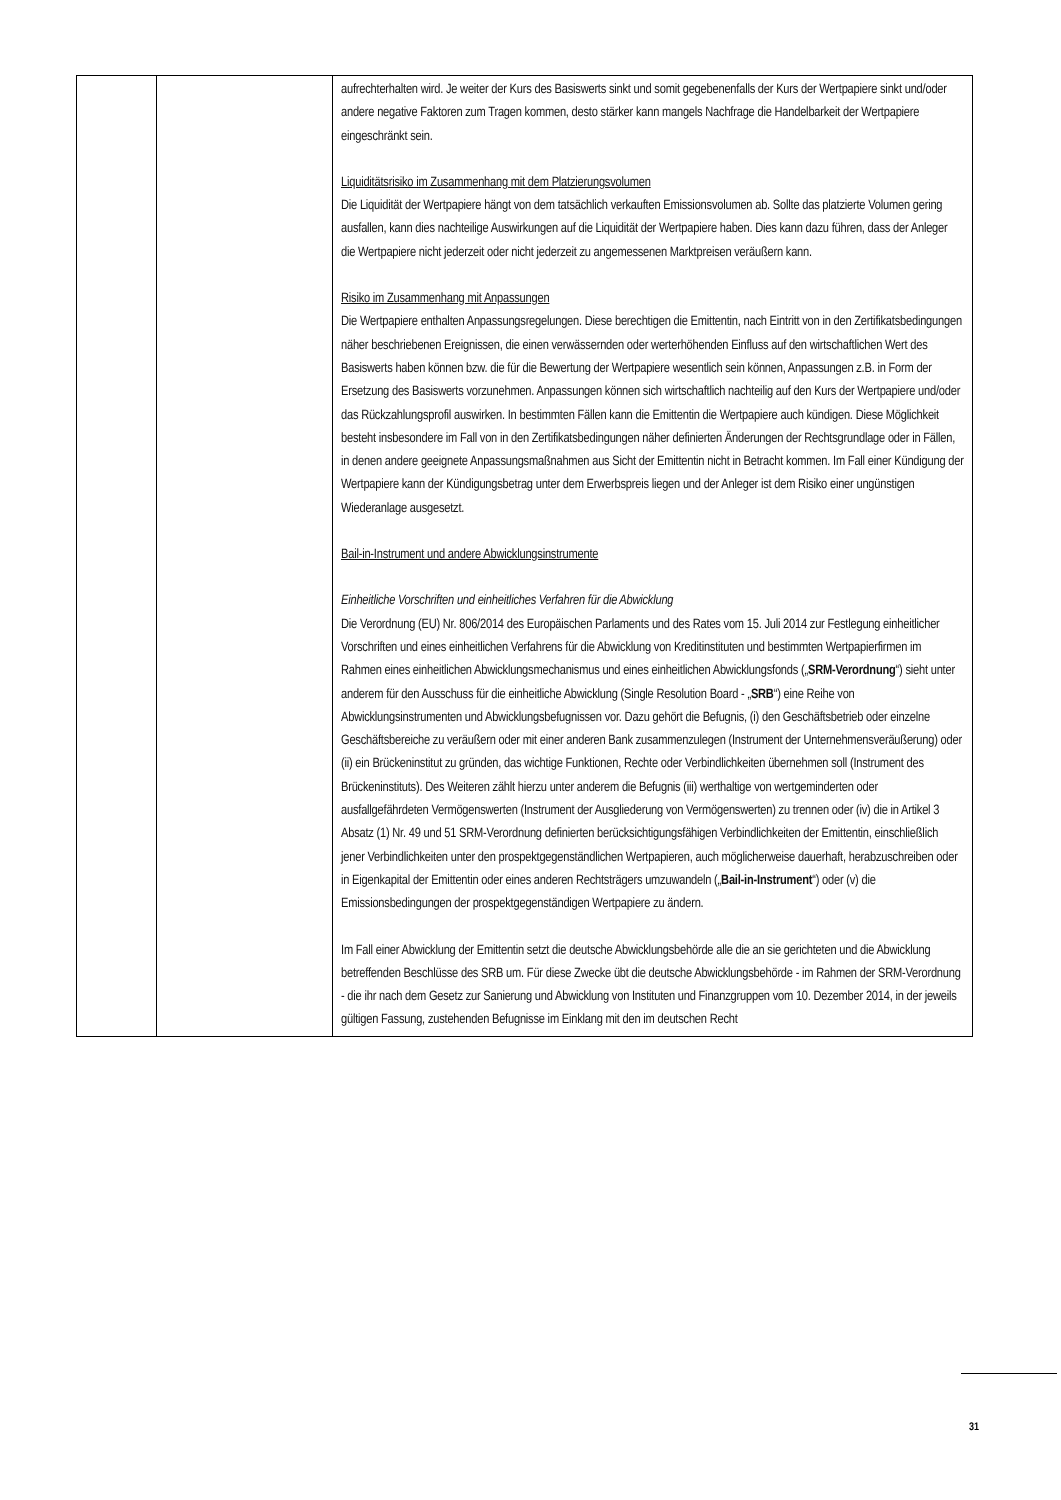| | | aufrechterhalten wird. Je weiter der Kurs des Basiswerts sinkt und somit gegebenenfalls der Kurs der Wertpapiere sinkt und/oder andere negative Faktoren zum Tragen kommen, desto stärker kann mangels Nachfrage die Handelbarkeit der Wertpapiere eingeschränkt sein. Liquiditätsrisiko im Zusammenhang mit dem Platzierungsvolumen Die Liquidität der Wertpapiere hängt von dem tatsächlich verkauften Emissionsvolumen ab. Sollte das platzierte Volumen gering ausfallen, kann dies nachteilige Auswirkungen auf die Liquidität der Wertpapiere haben. Dies kann dazu führen, dass der Anleger die Wertpapiere nicht jederzeit oder nicht jederzeit zu angemessenen Marktpreisen veräußern kann. Risiko im Zusammenhang mit Anpassungen Die Wertpapiere enthalten Anpassungsregelungen. Diese berechtigen die Emittentin, nach Eintritt von in den Zertifikatsbedingungen näher beschriebenen Ereignissen, die einen verwässernden oder werterhöhenden Einfluss auf den wirtschaftlichen Wert des Basiswerts haben können bzw. die für die Bewertung der Wertpapiere wesentlich sein können, Anpassungen z.B. in Form der Ersetzung des Basiswerts vorzunehmen. Anpassungen können sich wirtschaftlich nachteilig auf den Kurs der Wertpapiere und/oder das Rückzahlungsprofil auswirken. In bestimmten Fällen kann die Emittentin die Wertpapiere auch kündigen. Diese Möglichkeit besteht insbesondere im Fall von in den Zertifikatsbedingungen näher definierten Änderungen der Rechtsgrundlage oder in Fällen, in denen andere geeignete Anpassungsmaßnahmen aus Sicht der Emittentin nicht in Betracht kommen. Im Fall einer Kündigung der Wertpapiere kann der Kündigungsbetrag unter dem Erwerbspreis liegen und der Anleger ist dem Risiko einer ungünstigen Wiederanlage ausgesetzt. Bail-in-Instrument und andere Abwicklungsinstrumente Einheitliche Vorschriften und einheitliches Verfahren für die Abwicklung Die Verordnung (EU) Nr. 806/2014 des Europäischen Parlaments und des Rates vom 15. Juli 2014 zur Festlegung einheitlicher Vorschriften und eines einheitlichen Verfahrens für die Abwicklung von Kreditinstituten und bestimmten Wertpapierfirmen im Rahmen eines einheitlichen Abwicklungsmechanismus und eines einheitlichen Abwicklungsfonds („ SRM-Verordnung “) sieht unter anderem für den Ausschuss für die einheitliche Abwicklung (Single Resolution Board - „ SRB “) eine Reihe von Abwicklungsinstrumenten und Abwicklungsbefugnissen vor. Dazu gehört die Befugnis, (i) den Geschäftsbetrieb oder einzelne Geschäftsbereiche zu veräußern oder mit einer anderen Bank zusammenzulegen (Instrument der Unternehmensveräußerung) oder (ii) ein Brückeninstitut zu gründen, das wichtige Funktionen, Rechte oder Verbindlichkeiten übernehmen soll (Instrument des Brückeninstituts). Des Weiteren zählt hierzu unter anderem die Befugnis (iii) werthaltige von wertgeminderten oder ausfallgefährdeten Vermögenswerten (Instrument der Ausgliederung von Vermögenswerten) zu trennen oder (iv) die in Artikel 3 Absatz (1) Nr. 49 und 51 SRM-Verordnung definierten berücksichtigungsfähigen Verbindlichkeiten der Emittentin, einschließlich jener Verbindlichkeiten unter den prospektgegenständlichen Wertpapieren, auch möglicherweise dauerhaft, herabzuschreiben oder in Eigenkapital der Emittentin oder eines anderen Rechtsträgers umzuwandeln („ Bail-in-Instrument “) oder (v) die Emissionsbedingungen der prospektgegenständigen Wertpapiere zu ändern. Im Fall einer Abwicklung der Emittentin setzt die deutsche Abwicklungsbehörde alle die an sie gerichteten und die Abwicklung betreffenden Beschlüsse des SRB um. Für diese Zwecke übt die deutsche Abwicklungsbehörde - im Rahmen der SRM-Verordnung - die ihr nach dem Gesetz zur Sanierung und Abwicklung von Instituten und Finanzgruppen vom 10. Dezember 2014, in der jeweils gültigen Fassung, zustehenden Befugnisse im Einklang mit den im deutschen Recht |
31